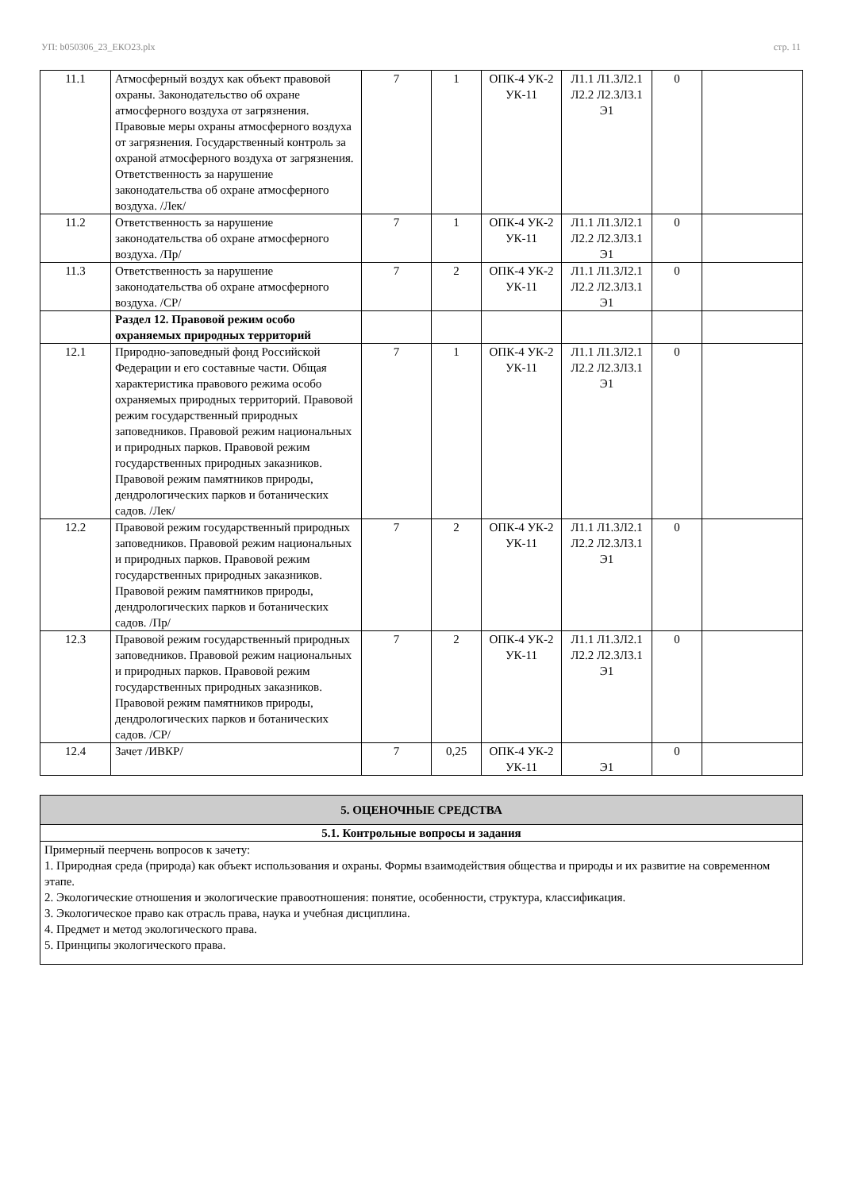УП: b050306_23_ЕКО23.plx стр. 11
| 11.1 | Атмосферный воздух как объект правовой охраны. Законодательство об охране атмосферного воздуха от загрязнения. Правовые меры охраны атмосферного воздуха от загрязнения. Государственный контроль за охраной атмосферного воздуха от загрязнения. Ответственность за нарушение законодательства об охране атмосферного воздуха. /Лек/ | 7 | 1 | ОПК-4 УК-2 УК-11 | Л1.1 Л1.3Л2.1 Л2.2 Л2.3Л3.1 Э1 | 0 | |
| 11.2 | Ответственность за нарушение законодательства об охране атмосферного воздуха. /Пр/ | 7 | 1 | ОПК-4 УК-2 УК-11 | Л1.1 Л1.3Л2.1 Л2.2 Л2.3Л3.1 Э1 | 0 | |
| 11.3 | Ответственность за нарушение законодательства об охране атмосферного воздуха. /СР/ | 7 | 2 | ОПК-4 УК-2 УК-11 | Л1.1 Л1.3Л2.1 Л2.2 Л2.3Л3.1 Э1 | 0 | |
| | Раздел 12. Правовой режим особо охраняемых природных территорий | | | | | | |
| 12.1 | Природно-заповедный фонд Российской Федерации и его составные части. Общая характеристика правового режима особо охраняемых природных территорий. Правовой режим государственный природных заповедников. Правовой режим национальных и природных парков. Правовой режим государственных природных заказников. Правовой режим памятников природы, дендрологических парков и ботанических садов. /Лек/ | 7 | 1 | ОПК-4 УК-2 УК-11 | Л1.1 Л1.3Л2.1 Л2.2 Л2.3Л3.1 Э1 | 0 | |
| 12.2 | Правовой режим государственный природных заповедников. Правовой режим национальных и природных парков. Правовой режим государственных природных заказников. Правовой режим памятников природы, дендрологических парков и ботанических садов. /Пр/ | 7 | 2 | ОПК-4 УК-2 УК-11 | Л1.1 Л1.3Л2.1 Л2.2 Л2.3Л3.1 Э1 | 0 | |
| 12.3 | Правовой режим государственный природных заповедников. Правовой режим национальных и природных парков. Правовой режим государственных природных заказников. Правовой режим памятников природы, дендрологических парков и ботанических садов. /СР/ | 7 | 2 | ОПК-4 УК-2 УК-11 | Л1.1 Л1.3Л2.1 Л2.2 Л2.3Л3.1 Э1 | 0 | |
| 12.4 | Зачет /ИВКР/ | 7 | 0,25 | ОПК-4 УК-2 УК-11 | Э1 | 0 | |
| 5. ОЦЕНОЧНЫЕ СРЕДСТВА |
| 5.1. Контрольные вопросы и задания |
| Примерный пеерчень вопросов к зачету: 1. Природная среда (природа) как объект использования и охраны. Формы взаимодействия общества и природы и их развитие на современном этапе. 2. Экологические отношения и экологические правоотношения: понятие, особенности, структура, классификация. 3. Экологическое право как отрасль права, наука и учебная дисциплина. 4. Предмет и метод экологического права. 5. Принципы экологического права. |